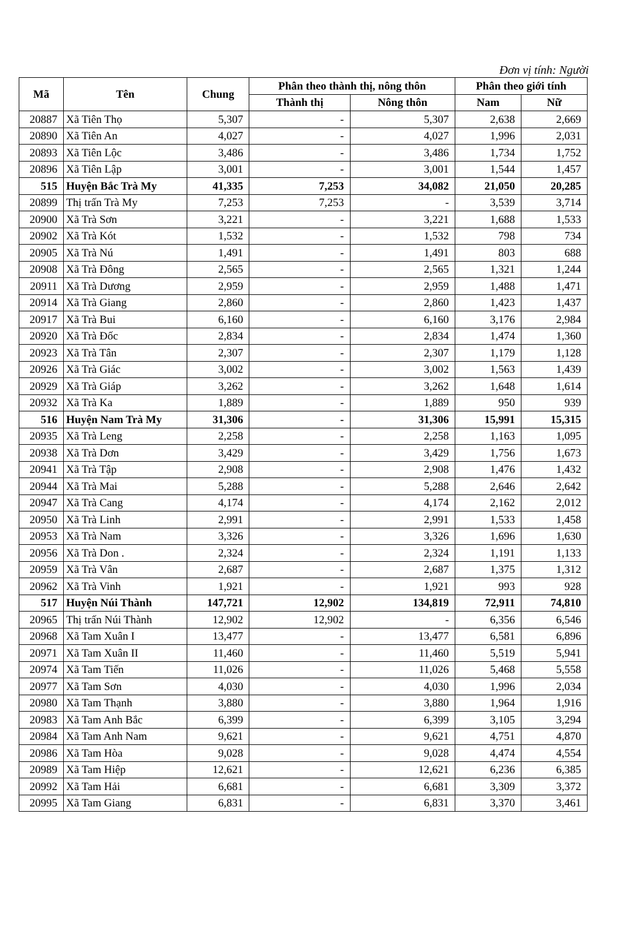Đơn vị tính: Người
| Mã | Tên | Chung | Phân theo thành thị, nông thôn | | Phân theo giới tính | |
| --- | --- | --- | --- | --- | --- | --- |
| | | | Thành thị | Nông thôn | Nam | Nữ |
| 20887 | Xã Tiên Thọ | 5,307 | - | 5,307 | 2,638 | 2,669 |
| 20890 | Xã Tiên An | 4,027 | - | 4,027 | 1,996 | 2,031 |
| 20893 | Xã Tiên Lộc | 3,486 | - | 3,486 | 1,734 | 1,752 |
| 20896 | Xã Tiên Lập | 3,001 | - | 3,001 | 1,544 | 1,457 |
| 515 | Huyện Bắc Trà My | 41,335 | 7,253 | 34,082 | 21,050 | 20,285 |
| 20899 | Thị trấn Trà My | 7,253 | 7,253 | - | 3,539 | 3,714 |
| 20900 | Xã Trà Sơn | 3,221 | - | 3,221 | 1,688 | 1,533 |
| 20902 | Xã Trà Kót | 1,532 | - | 1,532 | 798 | 734 |
| 20905 | Xã Trà Nú | 1,491 | - | 1,491 | 803 | 688 |
| 20908 | Xã Trà Đông | 2,565 | - | 2,565 | 1,321 | 1,244 |
| 20911 | Xã Trà Dương | 2,959 | - | 2,959 | 1,488 | 1,471 |
| 20914 | Xã Trà Giang | 2,860 | - | 2,860 | 1,423 | 1,437 |
| 20917 | Xã Trà Bui | 6,160 | - | 6,160 | 3,176 | 2,984 |
| 20920 | Xã Trà Đốc | 2,834 | - | 2,834 | 1,474 | 1,360 |
| 20923 | Xã Trà Tân | 2,307 | - | 2,307 | 1,179 | 1,128 |
| 20926 | Xã Trà Giác | 3,002 | - | 3,002 | 1,563 | 1,439 |
| 20929 | Xã Trà Giáp | 3,262 | - | 3,262 | 1,648 | 1,614 |
| 20932 | Xã Trà Ka | 1,889 | - | 1,889 | 950 | 939 |
| 516 | Huyện Nam Trà My | 31,306 | - | 31,306 | 15,991 | 15,315 |
| 20935 | Xã Trà Leng | 2,258 | - | 2,258 | 1,163 | 1,095 |
| 20938 | Xã Trà Dơn | 3,429 | - | 3,429 | 1,756 | 1,673 |
| 20941 | Xã Trà Tập | 2,908 | - | 2,908 | 1,476 | 1,432 |
| 20944 | Xã Trà Mai | 5,288 | - | 5,288 | 2,646 | 2,642 |
| 20947 | Xã Trà Cang | 4,174 | - | 4,174 | 2,162 | 2,012 |
| 20950 | Xã Trà Linh | 2,991 | - | 2,991 | 1,533 | 1,458 |
| 20953 | Xã Trà Nam | 3,326 | - | 3,326 | 1,696 | 1,630 |
| 20956 | Xã Trà Don . | 2,324 | - | 2,324 | 1,191 | 1,133 |
| 20959 | Xã Trà Vân | 2,687 | - | 2,687 | 1,375 | 1,312 |
| 20962 | Xã Trà Vinh | 1,921 | - | 1,921 | 993 | 928 |
| 517 | Huyện Núi Thành | 147,721 | 12,902 | 134,819 | 72,911 | 74,810 |
| 20965 | Thị trấn Núi Thành | 12,902 | 12,902 | - | 6,356 | 6,546 |
| 20968 | Xã Tam Xuân I | 13,477 | - | 13,477 | 6,581 | 6,896 |
| 20971 | Xã Tam Xuân II | 11,460 | - | 11,460 | 5,519 | 5,941 |
| 20974 | Xã Tam Tiến | 11,026 | - | 11,026 | 5,468 | 5,558 |
| 20977 | Xã Tam Sơn | 4,030 | - | 4,030 | 1,996 | 2,034 |
| 20980 | Xã Tam Thạnh | 3,880 | - | 3,880 | 1,964 | 1,916 |
| 20983 | Xã Tam Anh Bắc | 6,399 | - | 6,399 | 3,105 | 3,294 |
| 20984 | Xã Tam Anh Nam | 9,621 | - | 9,621 | 4,751 | 4,870 |
| 20986 | Xã Tam Hòa | 9,028 | - | 9,028 | 4,474 | 4,554 |
| 20989 | Xã Tam Hiệp | 12,621 | - | 12,621 | 6,236 | 6,385 |
| 20992 | Xã Tam Hải | 6,681 | - | 6,681 | 3,309 | 3,372 |
| 20995 | Xã Tam Giang | 6,831 | - | 6,831 | 3,370 | 3,461 |